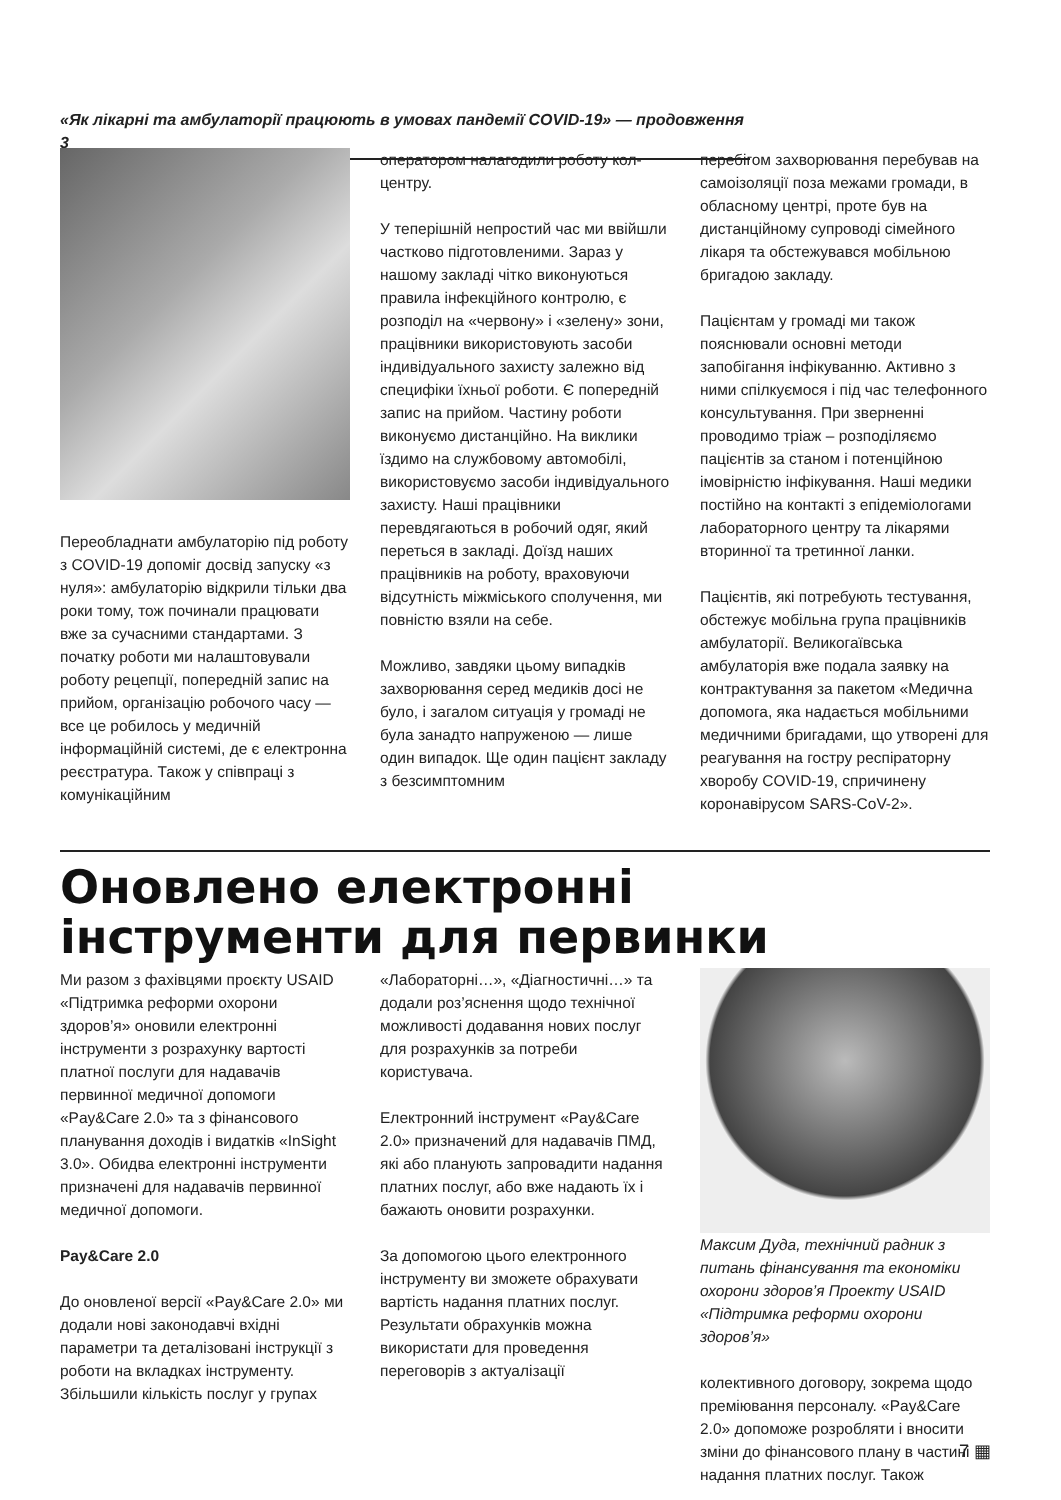«Як лікарні та амбулаторії працюють в умовах пандемії COVID-19» — продовження 3
Переобладнати амбулаторію під роботу з COVID-19 допоміг досвід запуску «з нуля»: амбулаторію відкрили тільки два роки тому, тож починали працювати вже за сучасними стандартами. З початку роботи ми налаштовували роботу рецепції, попередній запис на прийом, організацію робочого часу — все це робилось у медичній інформаційній системі, де є електронна реєстратура. Також у співпраці з комунікаційним
оператором налагодили роботу кол-центру.
У теперішній непростий час ми ввійшли частково підготовленими. Зараз у нашому закладі чітко виконуються правила інфекційного контролю, є розподіл на «червону» і «зелену» зони, працівники використовують засоби індивідуального захисту залежно від специфіки їхньої роботи. Є попередній запис на прийом. Частину роботи виконуємо дистанційно. На виклики їздимо на службовому автомобілі, використовуємо засоби індивідуального захисту. Наші працівники перевдягаються в робочий одяг, який переться в закладі. Доїзд наших працівників на роботу, враховуючи відсутність міжміського сполучення, ми повністю взяли на себе.
Можливо, завдяки цьому випадків захворювання серед медиків досі не було, і загалом ситуація у громаді не була занадто напруженою — лише один випадок. Ще один пацієнт закладу з безсимптомним
перебігом захворювання перебував на самоізоляції поза межами громади, в обласному центрі, проте був на дистанційному супроводі сімейного лікаря та обстежувався мобільною бригадою закладу.
Пацієнтам у громаді ми також пояснювали основні методи запобігання інфікуванню. Активно з ними спілкуємося і під час телефонного консультування. При зверненні проводимо тріаж – розподіляємо пацієнтів за станом і потенційною імовірністю інфікування. Наші медики постійно на контакті з епідеміологами лабораторного центру та лікарями вторинної та третинної ланки.
Пацієнтів, які потребують тестування, обстежує мобільна група працівників амбулаторії. Великогаївська амбулаторія вже подала заявку на контрактування за пакетом «Медична допомога, яка надається мобільними медичними бригадами, що утворені для реагування на гостру респіраторну хворобу COVID-19, спричинену коронавірусом SARS-CoV-2».
Оновлено електронні
інструменти для первинки
Ми разом з фахівцями проєкту USAID «Підтримка реформи охорони здоров’я» оновили електронні інструменти з розрахунку вартості платної послуги для надавачів первинної медичної допомоги «Pay&Care 2.0» та з фінансового планування доходів і видатків «InSight 3.0». Обидва електронні інструменти призначені для надавачів первинної медичної допомоги.
Pay&Care 2.0
До оновленої версії «Pay&Care 2.0» ми додали нові законодавчі вхідні параметри та деталізовані інструкції з роботи на вкладках інструменту. Збільшили кількість послуг у групах
«Лабораторні…», «Діагностичні…» та додали роз’яснення щодо технічної можливості додавання нових послуг для розрахунків за потреби користувача.
Електронний інструмент «Pay&Care 2.0» призначений для надавачів ПМД, які або планують запровадити надання платних послуг, або вже надають їх і бажають оновити розрахунки.
За допомогою цього електронного інструменту ви зможете обрахувати вартість надання платних послуг. Результати обрахунків можна використати для проведення переговорів з актуалізації
Максим Дуда, технічний радник з питань фінансування та економіки охорони здоров’я Проекту USAID «Підтримка реформи охорони здоров’я»
колективного договору, зокрема щодо преміювання персоналу. «Pay&Care 2.0» допоможе розробляти і вносити зміни до фінансового плану в частині надання платних послуг. Також
7 ▦